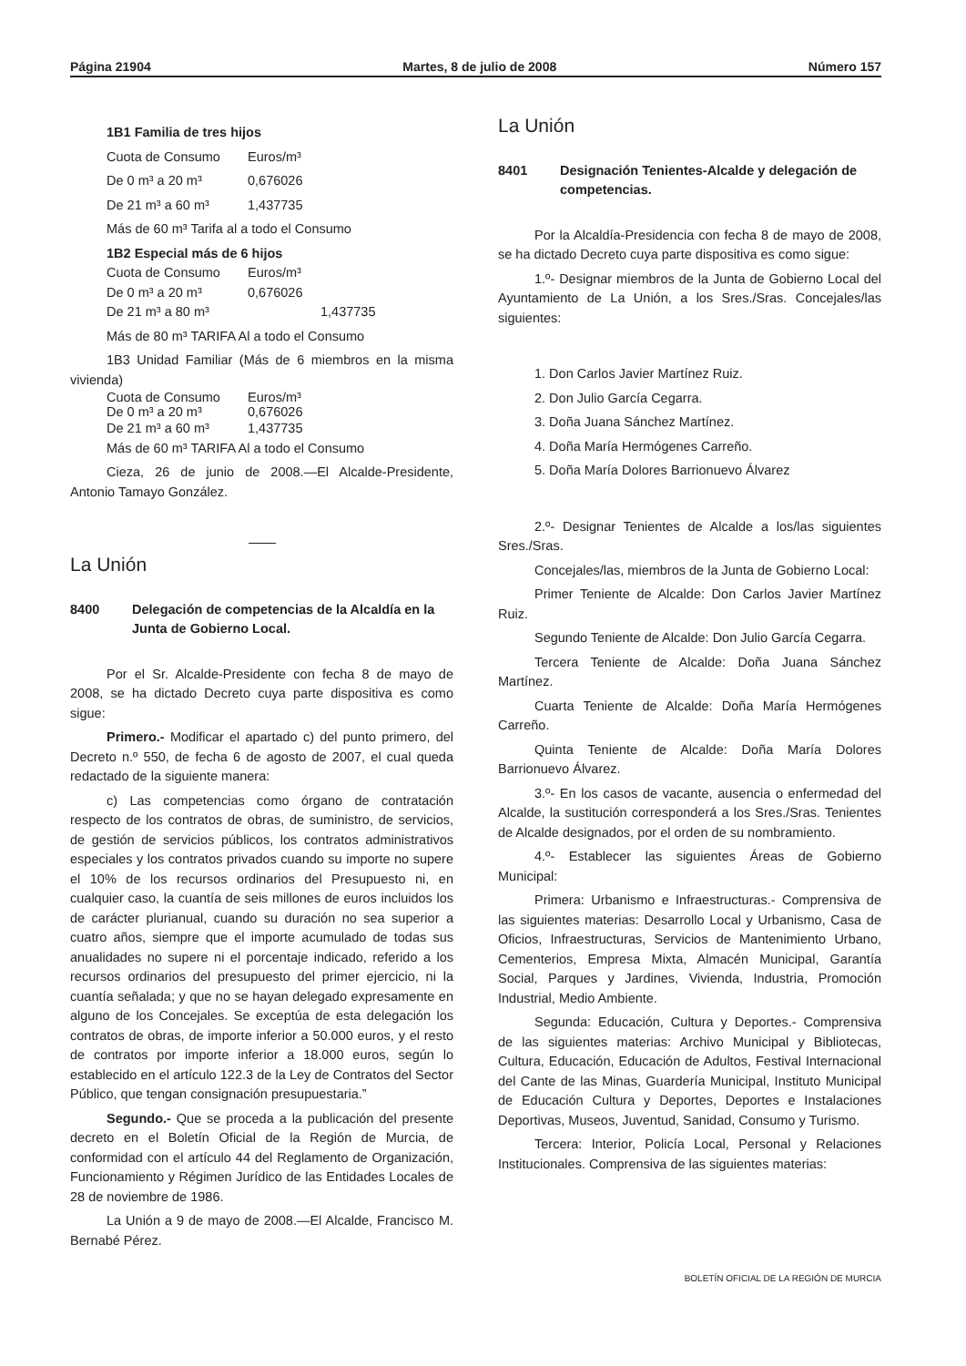Página 21904 Martes, 8 de julio de 2008 Número 157
1B1 Familia de tres hijos
Cuota de Consumo Euros/m³
De 0 m³ a 20 m³ 0,676026
De 21 m³ a 60 m³ 1,437735
Más de 60 m³ Tarifa al a todo el Consumo
1B2 Especial más de 6 hijos
Cuota de Consumo Euros/m³
De 0 m³ a 20 m³ 0,676026
De 21 m³ a 80 m³ 1,437735
Más de 80 m³ TARIFA Al a todo el Consumo
1B3 Unidad Familiar (Más de 6 miembros en la misma vivienda)
Cuota de Consumo Euros/m³
De 0 m³ a 20 m³ 0,676026
De 21 m³ a 60 m³ 1,437735
Más de 60 m³ TARIFA Al a todo el Consumo
Cieza, 26 de junio de 2008.—El Alcalde-Presidente, Antonio Tamayo González.
La Unión
8400 Delegación de competencias de la Alcaldía en la Junta de Gobierno Local.
Por el Sr. Alcalde-Presidente con fecha 8 de mayo de 2008, se ha dictado Decreto cuya parte dispositiva es como sigue:
Primero.- Modificar el apartado c) del punto primero, del Decreto n.º 550, de fecha 6 de agosto de 2007, el cual queda redactado de la siguiente manera:
c) Las competencias como órgano de contratación respecto de los contratos de obras, de suministro, de servicios, de gestión de servicios públicos, los contratos administrativos especiales y los contratos privados cuando su importe no supere el 10% de los recursos ordinarios del Presupuesto ni, en cualquier caso, la cuantía de seis millones de euros incluidos los de carácter plurianual, cuando su duración no sea superior a cuatro años, siempre que el importe acumulado de todas sus anualidades no supere ni el porcentaje indicado, referido a los recursos ordinarios del presupuesto del primer ejercicio, ni la cuantía señalada; y que no se hayan delegado expresamente en alguno de los Concejales. Se exceptúa de esta delegación los contratos de obras, de importe inferior a 50.000 euros, y el resto de contratos por importe inferior a 18.000 euros, según lo establecido en el artículo 122.3 de la Ley de Contratos del Sector Público, que tengan consignación presupuestaria.”
Segundo.- Que se proceda a la publicación del presente decreto en el Boletín Oficial de la Región de Murcia, de conformidad con el artículo 44 del Reglamento de Organización, Funcionamiento y Régimen Jurídico de las Entidades Locales de 28 de noviembre de 1986.
La Unión a 9 de mayo de 2008.—El Alcalde, Francisco M. Bernabé Pérez.
La Unión
8401 Designación Tenientes-Alcalde y delegación de competencias.
Por la Alcaldía-Presidencia con fecha 8 de mayo de 2008, se ha dictado Decreto cuya parte dispositiva es como sigue:
1.º- Designar miembros de la Junta de Gobierno Local del Ayuntamiento de La Unión, a los Sres./Sras. Concejales/las siguientes:
1. Don Carlos Javier Martínez Ruiz.
2. Don Julio García Cegarra.
3. Doña Juana Sánchez Martínez.
4. Doña María Hermógenes Carreño.
5. Doña María Dolores Barrionuevo Álvarez
2.º- Designar Tenientes de Alcalde a los/las siguientes Sres./Sras.
Concejales/las, miembros de la Junta de Gobierno Local:
Primer Teniente de Alcalde: Don Carlos Javier Martínez Ruiz.
Segundo Teniente de Alcalde: Don Julio García Cegarra.
Tercera Teniente de Alcalde: Doña Juana Sánchez Martínez.
Cuarta Teniente de Alcalde: Doña María Hermógenes Carreño.
Quinta Teniente de Alcalde: Doña María Dolores Barrionuevo Álvarez.
3.º- En los casos de vacante, ausencia o enfermedad del Alcalde, la sustitución corresponderá a los Sres./Sras. Tenientes de Alcalde designados, por el orden de su nombramiento.
4.º- Establecer las siguientes Áreas de Gobierno Municipal:
Primera: Urbanismo e Infraestructuras.- Comprensiva de las siguientes materias: Desarrollo Local y Urbanismo, Casa de Oficios, Infraestructuras, Servicios de Mantenimiento Urbano, Cementerios, Empresa Mixta, Almacén Municipal, Garantía Social, Parques y Jardines, Vivienda, Industria, Promoción Industrial, Medio Ambiente.
Segunda: Educación, Cultura y Deportes.- Comprensiva de las siguientes materias: Archivo Municipal y Bibliotecas, Cultura, Educación, Educación de Adultos, Festival Internacional del Cante de las Minas, Guardería Municipal, Instituto Municipal de Educación Cultura y Deportes, Deportes e Instalaciones Deportivas, Museos, Juventud, Sanidad, Consumo y Turismo.
Tercera: Interior, Policía Local, Personal y Relaciones Institucionales. Comprensiva de las siguientes materias:
BOLETÍN OFICIAL DE LA REGIÓN DE MURCIA